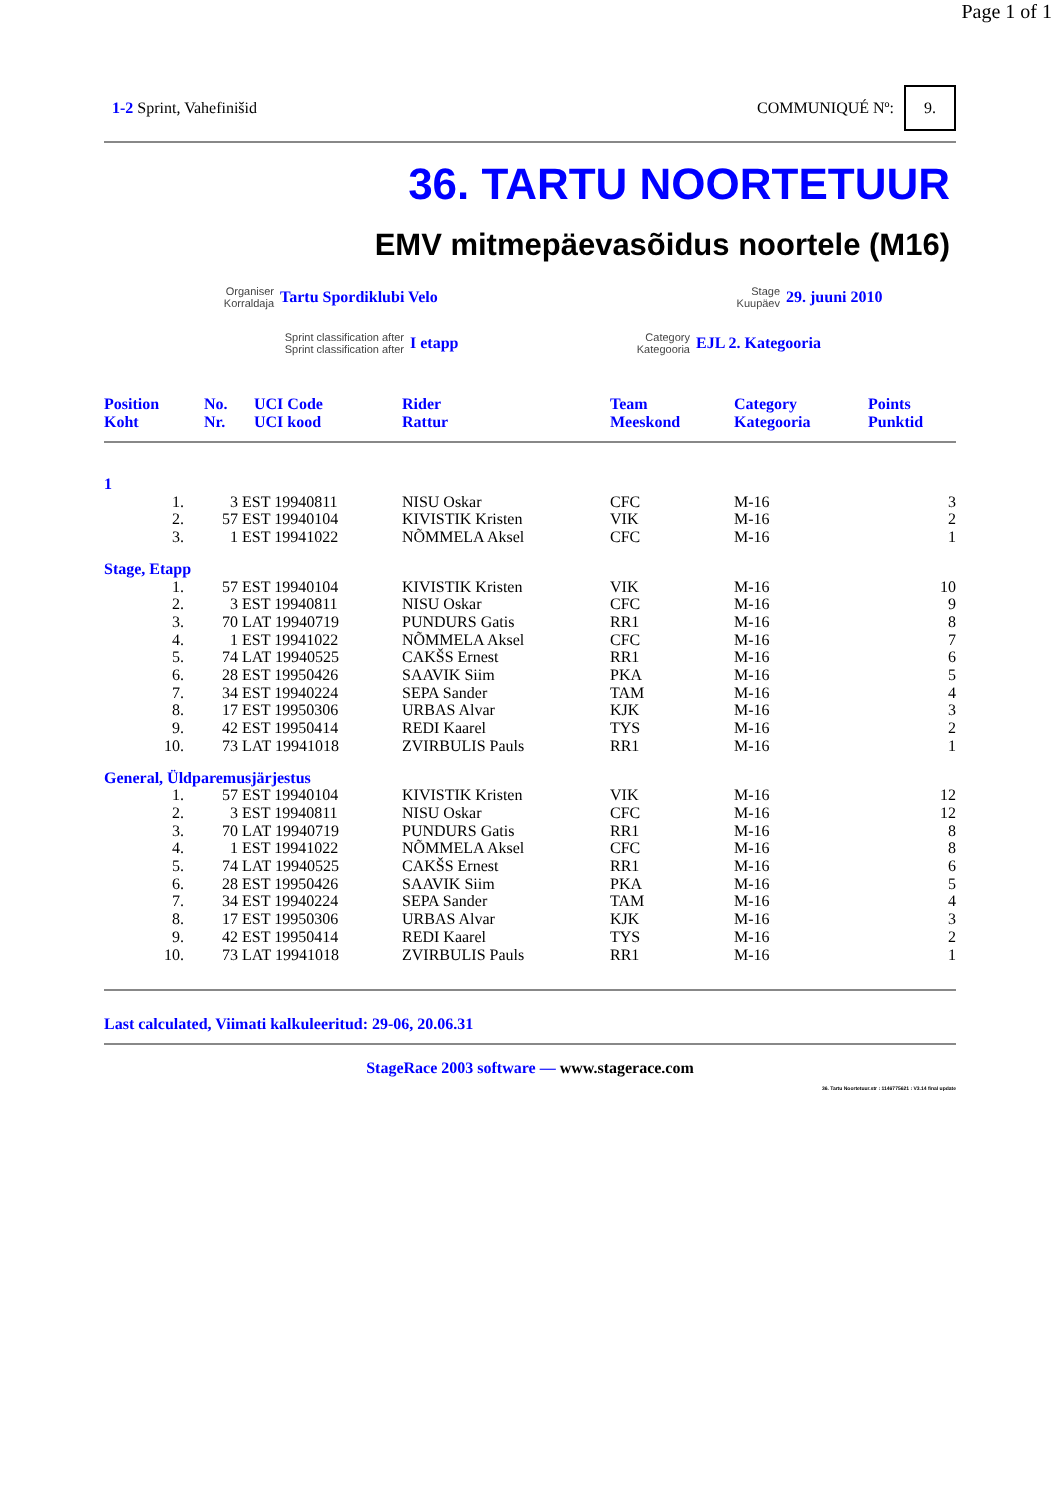Page 1 of 1
1-2 Sprint, Vahefinišid COMMUNIQUÉ Nº: 9.
36. TARTU NOORTETUUR
EMV mitmepäevasõidus noortele (M16)
Organiser
Korraldaja
Tartu Spordiklubi Velo
Stage
Kuupäev
29. juuni 2010
Sprint classification after
Sprint classification after
I etapp
Category
Kategooria
EJL 2. Kategooria
| Position Koht | No. Nr. | UCI Code UCI kood | Rider Rattur | Team Meeskond | Category Kategooria | Points Punktid |
| --- | --- | --- | --- | --- | --- | --- |
| 1 | | | | | | | |
| 1. | | 3 | EST 19940811 | NISU Oskar | CFC | M-16 | 3 |
| 2. | | 57 | EST 19940104 | KIVISTIK Kristen | VIK | M-16 | 2 |
| 3. | | 1 | EST 19941022 | NÕMMELA Aksel | CFC | M-16 | 1 |
| Stage, Etapp | | | | | | | |
| 1. | | 57 | EST 19940104 | KIVISTIK Kristen | VIK | M-16 | 10 |
| 2. | | 3 | EST 19940811 | NISU Oskar | CFC | M-16 | 9 |
| 3. | | 70 | LAT 19940719 | PUNDURS Gatis | RR1 | M-16 | 8 |
| 4. | | 1 | EST 19941022 | NÕMMELA Aksel | CFC | M-16 | 7 |
| 5. | | 74 | LAT 19940525 | CAKŠS Ernest | RR1 | M-16 | 6 |
| 6. | | 28 | EST 19950426 | SAAVIK Siim | PKA | M-16 | 5 |
| 7. | | 34 | EST 19940224 | SEPA Sander | TAM | M-16 | 4 |
| 8. | | 17 | EST 19950306 | URBAS Alvar | KJK | M-16 | 3 |
| 9. | | 42 | EST 19950414 | REDI Kaarel | TYS | M-16 | 2 |
| 10. | | 73 | LAT 19941018 | ZVIRBULIS Pauls | RR1 | M-16 | 1 |
| General, Üldparemusjärjestus | | | | | | | |
| 1. | | 57 | EST 19940104 | KIVISTIK Kristen | VIK | M-16 | 12 |
| 2. | | 3 | EST 19940811 | NISU Oskar | CFC | M-16 | 12 |
| 3. | | 70 | LAT 19940719 | PUNDURS Gatis | RR1 | M-16 | 8 |
| 4. | | 1 | EST 19941022 | NÕMMELA Aksel | CFC | M-16 | 8 |
| 5. | | 74 | LAT 19940525 | CAKŠS Ernest | RR1 | M-16 | 6 |
| 6. | | 28 | EST 19950426 | SAAVIK Siim | PKA | M-16 | 5 |
| 7. | | 34 | EST 19940224 | SEPA Sander | TAM | M-16 | 4 |
| 8. | | 17 | EST 19950306 | URBAS Alvar | KJK | M-16 | 3 |
| 9. | | 42 | EST 19950414 | REDI Kaarel | TYS | M-16 | 2 |
| 10. | | 73 | LAT 19941018 | ZVIRBULIS Pauls | RR1 | M-16 | 1 |
Last calculated, Viimati kalkuleeritud: 29-06, 20.06.31
StageRace 2003 software — www.stagerace.com
36. Tartu Noortetuur.str : 1146775621 : V3.14 final update